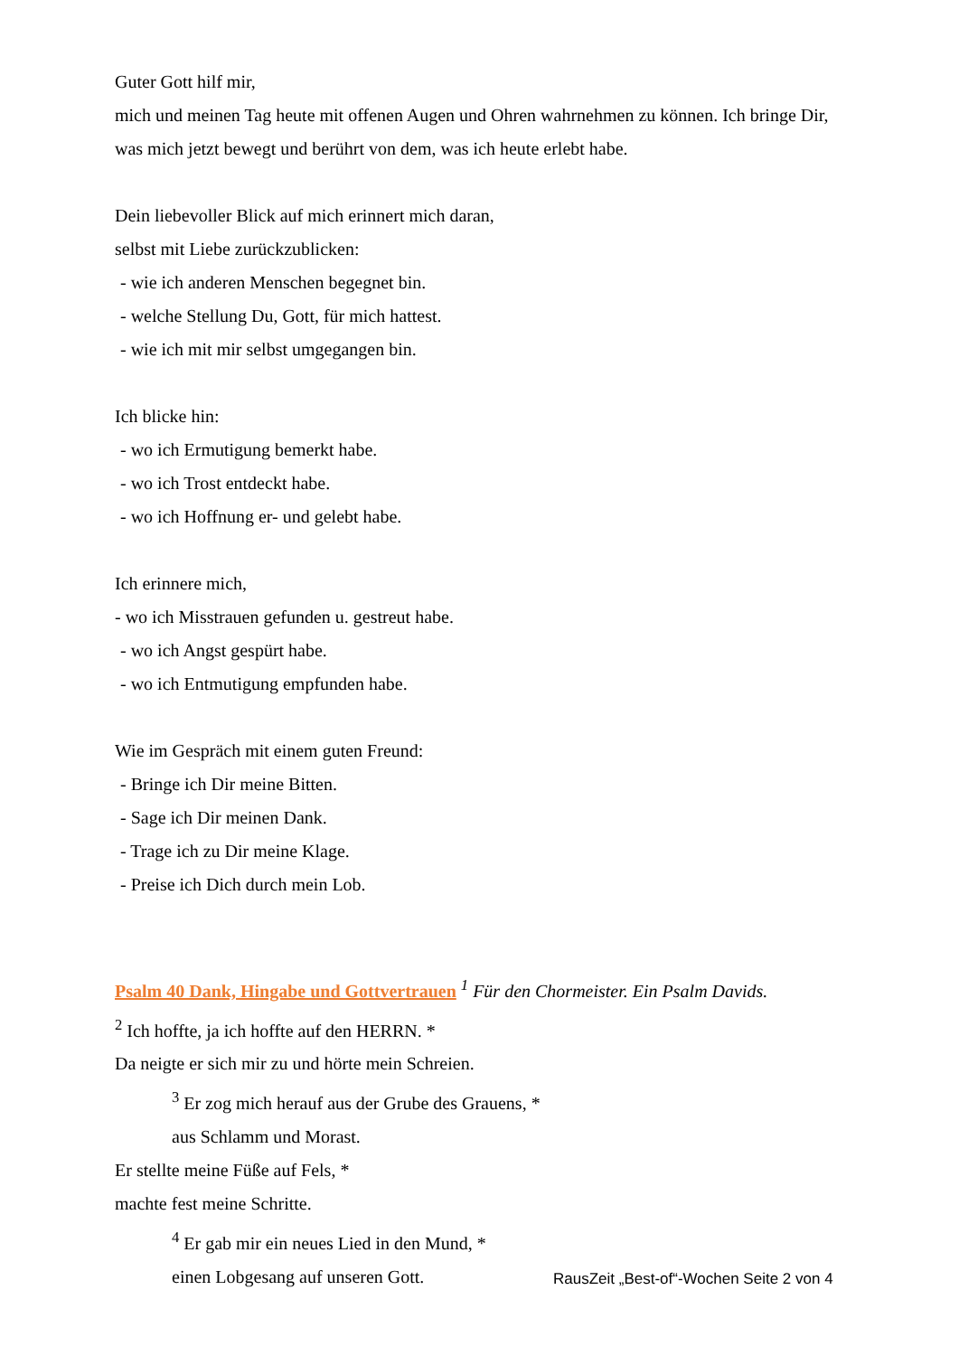Guter Gott hilf mir,
mich und meinen Tag heute mit offenen Augen und Ohren wahrnehmen zu können. Ich bringe Dir, was mich jetzt bewegt und berührt von dem, was ich heute erlebt habe.
Dein liebevoller Blick auf mich erinnert mich daran,
selbst mit Liebe zurückzublicken:
- wie ich anderen Menschen begegnet bin.
- welche Stellung Du, Gott, für mich hattest.
- wie ich mit mir selbst umgegangen bin.
Ich blicke hin:
- wo ich Ermutigung bemerkt habe.
- wo ich Trost entdeckt habe.
- wo ich Hoffnung er- und gelebt habe.
Ich erinnere mich,
- wo ich Misstrauen gefunden u. gestreut habe.
- wo ich Angst gespürt habe.
- wo ich Entmutigung empfunden habe.
Wie im Gespräch mit einem guten Freund:
- Bringe ich Dir meine Bitten.
- Sage ich Dir meinen Dank.
- Trage ich zu Dir meine Klage.
- Preise ich Dich durch mein Lob.
Psalm 40 Dank, Hingabe und Gottvertrauen <sup>1</sup> Für den Chormeister. Ein Psalm Davids.
<sup>2</sup> Ich hoffte, ja ich hoffte auf den HERRN. *
Da neigte er sich mir zu und hörte mein Schreien.
<sup>3</sup> Er zog mich herauf aus der Grube des Grauens, *
aus Schlamm und Morast.
Er stellte meine Füße auf Fels, *
machte fest meine Schritte.
<sup>4</sup> Er gab mir ein neues Lied in den Mund, *
einen Lobgesang auf unseren Gott.
RausZeit „Best-of“-Wochen Seite 2 von 4